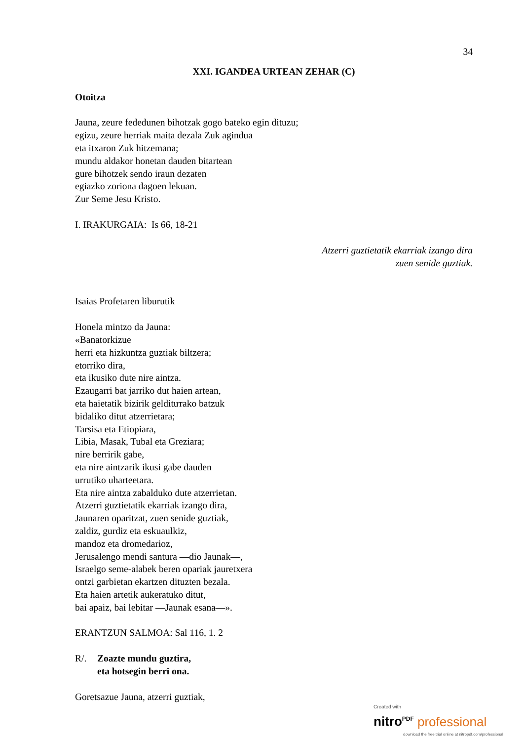34
XXI. IGANDEA URTEAN ZEHAR (C)
Otoitza
Jauna, zeure fededunen bihotzak gogo bateko egin dituzu;
egizu, zeure herriak maita dezala Zuk agindua
eta itxaron Zuk hitzemana;
mundu aldakor honetan dauden bitartean
gure bihotzek sendo iraun dezaten
egiazko zoriona dagoen lekuan.
Zur Seme Jesu Kristo.
I. IRAKURGAIA: Is 66, 18-21
Atzerri guztietatik ekarriak izango dira
zuen senide guztiak.
Isaias Profetaren liburutik
Honela mintzo da Jauna:
«Banatorkizue
herri eta hizkuntza guztiak biltzera;
etorriko dira,
eta ikusiko dute nire aintza.
Ezaugarri bat jarriko dut haien artean,
eta haietatik bizirik geldituтako batzuk
bidaliko ditut atzerrietara;
Tarsisa eta Etiopiara,
Libia, Masak, Tubal eta Greziara;
nire berririk gabe,
eta nire aintzarik ikusi gabe dauden
urrutiko uharteetara.
Eta nire aintza zabalduko dute atzerrietan.
Atzerri guztietatik ekarriak izango dira,
Jaunaren oparitzat, zuen senide guztiak,
zaldiz, gurdiz eta eskuaulkiz,
mandoz eta dromedarioz,
Jerusalengo mendi santura —dio Jaunak—,
Israelgo seme-alabek beren opariak jauretxera
ontzi garbietan ekartzen dituzten bezala.
Eta haien artetik aukeratuko ditut,
bai apaiz, bai lebitar —Jaunak esana—».
ERANTZUN SALMOA: Sal 116, 1. 2
R/. Zoazte mundu guztira,
eta hotsegin berri ona.
Goretsazue Jauna, atzerri guztiak,
Created with
nitro<sup>PDF</sup> professional
download the free trial online at nitropdf.com/professional